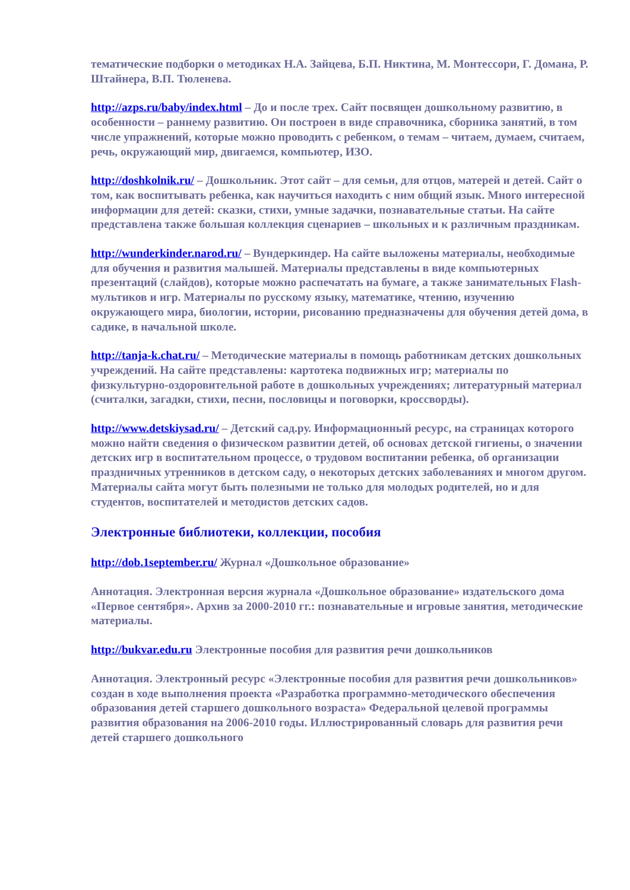тематические подборки о методиках Н.А. Зайцева, Б.П. Никтина, М. Монтессори, Г. Домана, Р. Штайнера, В.П. Тюленева.
http://azps.ru/baby/index.html – До и после трех. Сайт посвящен дошкольному развитию, в особенности – раннему развитию. Он построен в виде справочника, сборника занятий, в том числе упражнений, которые можно проводить с ребенком, о темам – читаем, думаем, считаем, речь, окружающий мир, двигаемся, компьютер, ИЗО.
http://doshkolnik.ru/ – Дошкольник. Этот сайт – для семьи, для отцов, матерей и детей. Сайт о том, как воспитывать ребенка, как научиться находить с ним общий язык. Много интересной информации для детей: сказки, стихи, умные задачки, познавательные статьи. На сайте представлена также большая коллекция сценариев – школьных и к различным праздникам.
http://wunderkinder.narod.ru/ – Вундеркиндер. На сайте выложены материалы, необходимые для обучения и развития малышей. Материалы представлены в виде компьютерных презентаций (слайдов), которые можно распечатать на бумаге, а также занимательных Flash-мультиков и игр. Материалы по русскому языку, математике, чтению, изучению окружающего мира, биологии, истории, рисованию предназначены для обучения детей дома, в садике, в начальной школе.
http://tanja-k.chat.ru/ – Методические материалы в помощь работникам детских дошкольных учреждений. На сайте представлены: картотека подвижных игр; материалы по физкультурно-оздоровительной работе в дошкольных учреждениях; литературный материал (считалки, загадки, стихи, песни, пословицы и поговорки, кроссворды).
http://www.detskiysad.ru/ – Детский сад.ру. Информационный ресурс, на страницах которого можно найти сведения о физическом развитии детей, об основах детской гигиены, о значении детских игр в воспитательном процессе, о трудовом воспитании ребенка, об организации праздничных утренников в детском саду, о некоторых детских заболеваниях и многом другом. Материалы сайта могут быть полезными не только для молодых родителей, но и для студентов, воспитателей и методистов детских садов.
Электронные библиотеки, коллекции, пособия
http://dob.1september.ru/ Журнал «Дошкольное образование»
Аннотация. Электронная версия журнала «Дошкольное образование» издательского дома «Первое сентября». Архив за 2000-2010 гг.: познавательные и игровые занятия, методические материалы.
http://bukvar.edu.ru Электронные пособия для развития речи дошкольников
Аннотация. Электронный ресурс «Электронные пособия для развития речи дошкольников» создан в ходе выполнения проекта «Разработка программно-методического обеспечения образования детей старшего дошкольного возраста» Федеральной целевой программы развития образования на 2006-2010 годы. Иллюстрированный словарь для развития речи детей старшего дошкольного